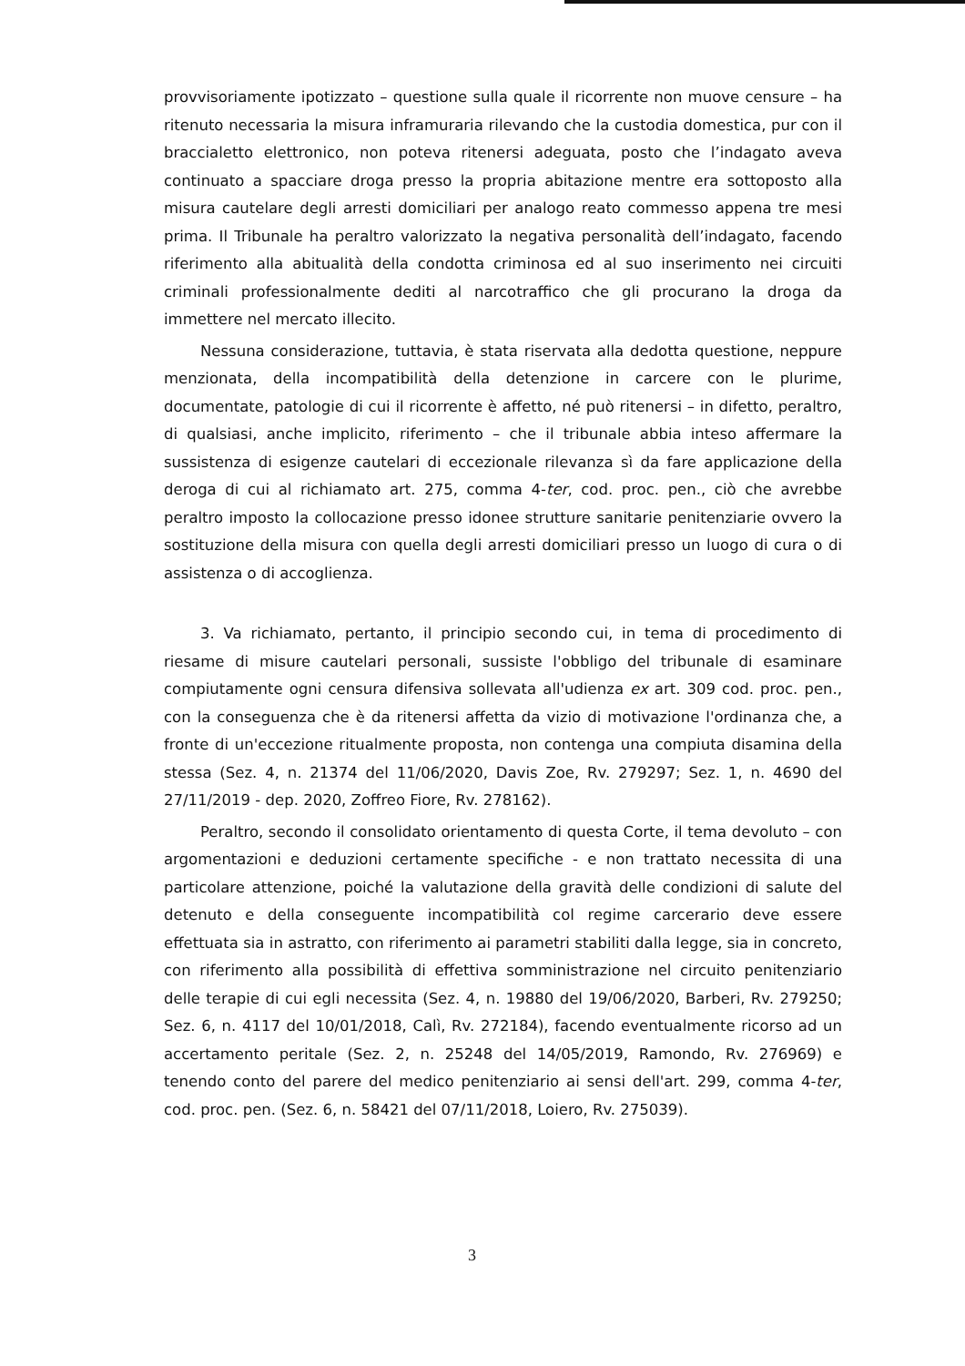provvisoriamente ipotizzato – questione sulla quale il ricorrente non muove censure – ha ritenuto necessaria la misura inframuraria rilevando che la custodia domestica, pur con il braccialetto elettronico, non poteva ritenersi adeguata, posto che l’indagato aveva continuato a spacciare droga presso la propria abitazione mentre era sottoposto alla misura cautelare degli arresti domiciliari per analogo reato commesso appena tre mesi prima. Il Tribunale ha peraltro valorizzato la negativa personalità dell’indagato, facendo riferimento alla abitualità della condotta criminosa ed al suo inserimento nei circuiti criminali professionalmente dediti al narcotraffico che gli procurano la droga da immettere nel mercato illecito.
Nessuna considerazione, tuttavia, è stata riservata alla dedotta questione, neppure menzionata, della incompatibilità della detenzione in carcere con le plurime, documentate, patologie di cui il ricorrente è affetto, né può ritenersi – in difetto, peraltro, di qualsiasi, anche implicito, riferimento – che il tribunale abbia inteso affermare la sussistenza di esigenze cautelari di eccezionale rilevanza sì da fare applicazione della deroga di cui al richiamato art. 275, comma 4-ter, cod. proc. pen., ciò che avrebbe peraltro imposto la collocazione presso idonee strutture sanitarie penitenziarie ovvero la sostituzione della misura con quella degli arresti domiciliari presso un luogo di cura o di assistenza o di accoglienza.
3. Va richiamato, pertanto, il principio secondo cui, in tema di procedimento di riesame di misure cautelari personali, sussiste l'obbligo del tribunale di esaminare compiutamente ogni censura difensiva sollevata all'udienza ex art. 309 cod. proc. pen., con la conseguenza che è da ritenersi affetta da vizio di motivazione l'ordinanza che, a fronte di un'eccezione ritualmente proposta, non contenga una compiuta disamina della stessa (Sez. 4, n. 21374 del 11/06/2020, Davis Zoe, Rv. 279297; Sez. 1, n. 4690 del 27/11/2019 - dep. 2020, Zoffreo Fiore, Rv. 278162).
Peraltro, secondo il consolidato orientamento di questa Corte, il tema devoluto – con argomentazioni e deduzioni certamente specifiche - e non trattato necessita di una particolare attenzione, poiché la valutazione della gravità delle condizioni di salute del detenuto e della conseguente incompatibilità col regime carcerario deve essere effettuata sia in astratto, con riferimento ai parametri stabiliti dalla legge, sia in concreto, con riferimento alla possibilità di effettiva somministrazione nel circuito penitenziario delle terapie di cui egli necessita (Sez. 4, n. 19880 del 19/06/2020, Barberi, Rv. 279250; Sez. 6, n. 4117 del 10/01/2018, Calì, Rv. 272184), facendo eventualmente ricorso ad un accertamento peritale (Sez. 2, n. 25248 del 14/05/2019, Ramondo, Rv. 276969) e tenendo conto del parere del medico penitenziario ai sensi dell'art. 299, comma 4-ter, cod. proc. pen. (Sez. 6, n. 58421 del 07/11/2018, Loiero, Rv. 275039).
3